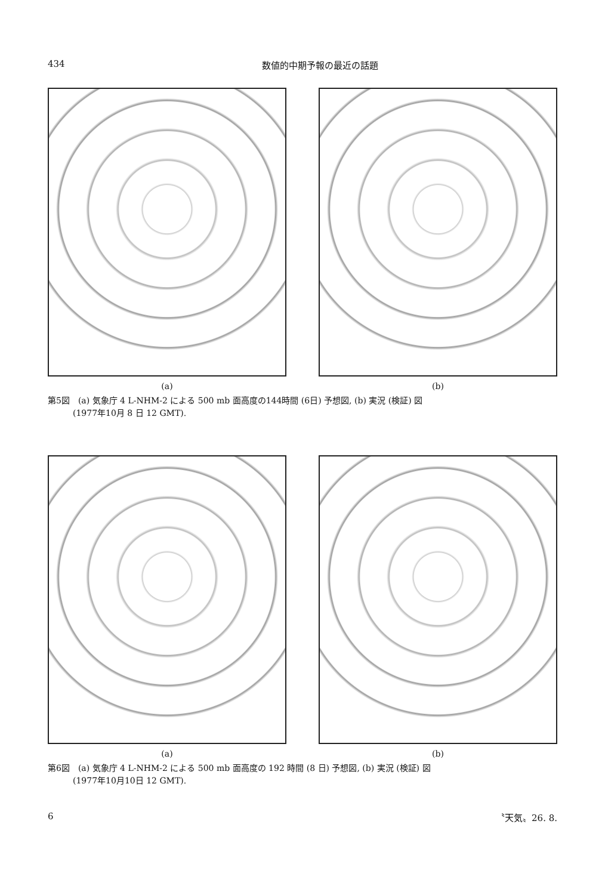434 数値的中期予報の最近の話題
(a) (b)
第5図　(a) 気象庁 4 L-NHM-2 による 500 mb 面高度の144時間 (6日) 予想図, (b) 実況 (検証) 図
　　　(1977年10月 8 日 12 GMT).
(a) (b)
第6図　(a) 気象庁 4 L-NHM-2 による 500 mb 面高度の 192 時間 (8 日) 予想図, (b) 実況 (検証) 図
　　　(1977年10月10日 12 GMT).
6 〝天気〟26. 8.